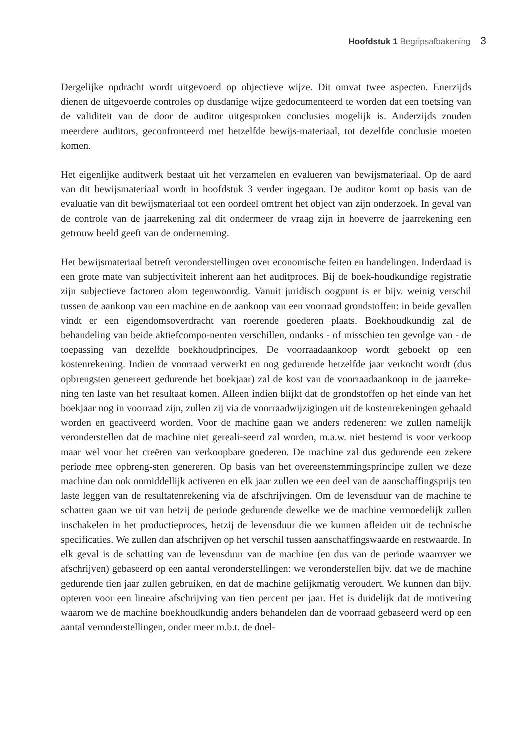Hoofdstuk 1 Begripsafbakening 3
Dergelijke opdracht wordt uitgevoerd op objectieve wijze. Dit omvat twee aspecten. Enerzijds dienen de uitgevoerde controles op dusdanige wijze gedocumenteerd te worden dat een toetsing van de validiteit van de door de auditor uitgesproken conclusies mogelijk is. Anderzijds zouden meerdere auditors, geconfronteerd met hetzelfde bewijs-materiaal, tot dezelfde conclusie moeten komen.
Het eigenlijke auditwerk bestaat uit het verzamelen en evalueren van bewijsmateriaal. Op de aard van dit bewijsmateriaal wordt in hoofdstuk 3 verder ingegaan. De auditor komt op basis van de evaluatie van dit bewijsmateriaal tot een oordeel omtrent het object van zijn onderzoek. In geval van de controle van de jaarrekening zal dit ondermeer de vraag zijn in hoeverre de jaarrekening een getrouw beeld geeft van de onderneming.
Het bewijsmateriaal betreft veronderstellingen over economische feiten en handelingen. Inderdaad is een grote mate van subjectiviteit inherent aan het auditproces. Bij de boek-houdkundige registratie zijn subjectieve factoren alom tegenwoordig. Vanuit juridisch oogpunt is er bijv. weinig verschil tussen de aankoop van een machine en de aankoop van een voorraad grondstoffen: in beide gevallen vindt er een eigendomsoverdracht van roerende goederen plaats. Boekhoudkundig zal de behandeling van beide aktiefcompo-nenten verschillen, ondanks - of misschien ten gevolge van - de toepassing van dezelfde boekhoudprincipes. De voorraadaankoop wordt geboekt op een kostenrekening. Indien de voorraad verwerkt en nog gedurende hetzelfde jaar verkocht wordt (dus opbrengsten genereert gedurende het boekjaar) zal de kost van de voorraadaankoop in de jaarreke-ning ten laste van het resultaat komen. Alleen indien blijkt dat de grondstoffen op het einde van het boekjaar nog in voorraad zijn, zullen zij via de voorraadwijzigingen uit de kostenrekeningen gehaald worden en geactiveerd worden. Voor de machine gaan we anders redeneren: we zullen namelijk veronderstellen dat de machine niet gereali-seerd zal worden, m.a.w. niet bestemd is voor verkoop maar wel voor het creëren van verkoopbare goederen. De machine zal dus gedurende een zekere periode mee opbreng-sten genereren. Op basis van het overeenstemmingsprincipe zullen we deze machine dan ook onmiddellijk activeren en elk jaar zullen we een deel van de aanschaffingsprijs ten laste leggen van de resultatenrekening via de afschrijvingen. Om de levensduur van de machine te schatten gaan we uit van hetzij de periode gedurende dewelke we de machine vermoedelijk zullen inschakelen in het productieproces, hetzij de levensduur die we kunnen afleiden uit de technische specificaties. We zullen dan afschrijven op het verschil tussen aanschaffingswaarde en restwaarde. In elk geval is de schatting van de levensduur van de machine (en dus van de periode waarover we afschrijven) gebaseerd op een aantal veronderstellingen: we veronderstellen bijv. dat we de machine gedurende tien jaar zullen gebruiken, en dat de machine gelijkmatig veroudert. We kunnen dan bijv. opteren voor een lineaire afschrijving van tien percent per jaar. Het is duidelijk dat de motivering waarom we de machine boekhoudkundig anders behandelen dan de voorraad gebaseerd werd op een aantal veronderstellingen, onder meer m.b.t. de doel-